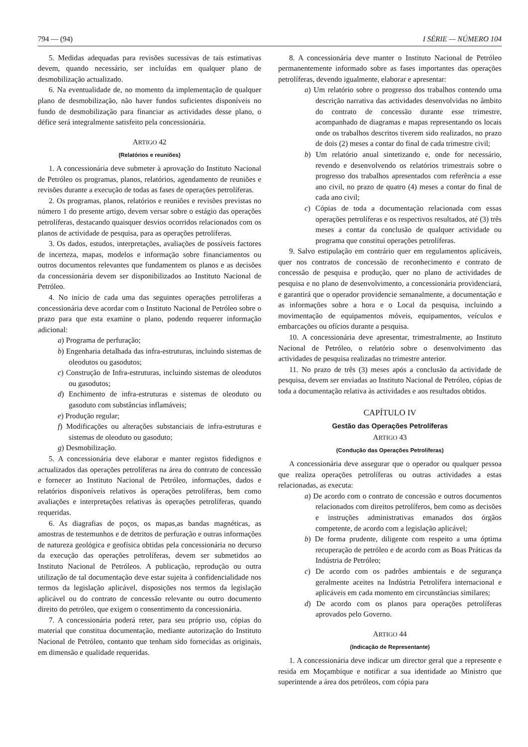794 — (94) I SÉRIE — NÚMERO 104
5. Medidas adequadas para revisões sucessivas de tais estimativas devem, quando necessário, ser incluídas em qualquer plano de desmobilização actualizado.
6. Na eventualidade de, no momento da implementação de qualquer plano de desmobilização, não haver fundos suficientes disponíveis no fundo de desmobilização para financiar as actividades desse plano, o défice será integralmente satisfeito pela concessionária.
ARTIGO 42
(Relatórios e reuniões)
1. A concessionária deve submeter à aprovação do Instituto Nacional de Petróleo os programas, planos, relatórios, agendamento de reuniões e revisões durante a execução de todas as fases de operações petrolíferas.
2. Os programas, planos, relatórios e reuniões e revisões previstas no número 1 do presente artigo, devem versar sobre o estágio das operações petrolíferas, destacando quaisquer desvios ocorridos relacionados com os planos de actividade de pesquisa, para as operações petrolíferas.
3. Os dados, estudos, interpretações, avaliações de possíveis factores de incerteza, mapas, modelos e informação sobre financiamentos ou outros documentos relevantes que fundamentem os planos e as decisões da concessionária devem ser disponibilizados ao Instituto Nacional de Petróleo.
4. No início de cada uma das seguintes operações petrolíferas a concessionária deve acordar com o Instituto Nacional de Petróleo sobre o prazo para que esta examine o plano, podendo requerer informação adicional:
a) Programa de perfuração;
b) Engenharia detalhada das infra-estruturas, incluindo sistemas de oleodutos ou gasodutos;
c) Construção de Infra-estruturas, incluindo sistemas de oleodutos ou gasodutos;
d) Enchimento de infra-estruturas e sistemas de oleoduto ou gasoduto com substâncias inflamáveis;
e) Produção regular;
f) Modificações ou alterações substanciais de infra-estruturas e sistemas de oleoduto ou gasoduto;
g) Desmobilização.
5. A concessionária deve elaborar e manter registos fidedignos e actualizados das operações petrolíferas na área do contrato de concessão e fornecer ao Instituto Nacional de Petróleo, informações, dados e relatórios disponíveis relativos às operações petrolíferas, bem como avaliações e interpretações relativas às operações petrolíferas, quando requeridas.
6. As diagrafias de poços, os mapas,as bandas magnéticas, as amostras de testemunhos e de detritos de perfuração e outras informações de natureza geológica e geofísica obtidas pela concessionária no decurso da execução das operações petrolíferas, devem ser submetidos ao Instituto Nacional de Petróleos. A publicação, reprodução ou outra utilização de tal documentação deve estar sujeita à confidencialidade nos termos da legislação aplicável, disposições nos termos da legislação aplicável ou do contrato de concessão relevante ou outro documento direito do petróleo, que exigem o consentimento da concessionária.
7. A concessionária poderá reter, para seu próprio uso, cópias do material que constitua documentação, mediante autorização do Instituto Nacional de Petróleo, contanto que tenham sido fornecidas as originais, em dimensão e qualidade requeridas.
8. A concessionária deve manter o Instituto Nacional de Petróleo permanentemente informado sobre as fases importantes das operações petrolíferas, devendo igualmente, elaborar e apresentar:
a) Um relatório sobre o progresso dos trabalhos contendo uma descrição narrativa das actividades desenvolvidas no âmbito do contrato de concessão durante esse trimestre, acompanhado de diagramas e mapas representando os locais onde os trabalhos descritos tiverem sido realizados, no prazo de dois (2) meses a contar do final de cada trimestre civil;
b) Um relatório anual sintetizando e, onde for necessário, revendo e desenvolvendo os relatórios trimestrais sobre o progresso dos trabalhos apresentados com referência a esse ano civil, no prazo de quatro (4) meses a contar do final de cada ano civil;
c) Cópias de toda a documentação relacionada com essas operações petrolíferas e os respectivos resultados, até (3) três meses a contar da conclusão de qualquer actividade ou programa que constitui operações petrolíferas.
9. Salvo estipulação em contrário quer em regulamentos aplicáveis, quer nos contratos de concessão de reconhecimento e contrato de concessão de pesquisa e produção, quer no plano de actividades de pesquisa e no plano de desenvolvimento, a concessionária providenciará, e garantirá que o operador providencie semanalmente, a documentação e as informações sobre a hora e o Local da pesquisa, incluindo a movimentação de equipamentos móveis, equipamentos, veículos e embarcações ou ofícios durante a pesquisa.
10. A concessionária deve apresentar, trimestralmente, ao Instituto Nacional de Petróleo, o relatório sobre o desenvolvimento das actividades de pesquisa realizadas no trimestre anterior.
11. No prazo de três (3) meses após a conclusão da actividade de pesquisa, devem ser enviadas ao Instituto Nacional de Petróleo, cópias de toda a documentação relativa às actividades e aos resultados obtidos.
CAPÍTULO IV
Gestão das Operações Petrolíferas
ARTIGO 43
(Condução das Operações Petrolíferas)
A concessionária deve assegurar que o operador ou qualquer pessoa que realiza operações petrolíferas ou outras actividades a estas relacionadas, as executa:
a) De acordo com o contrato de concessão e outros documentos relacionados com direitos petrolíferos, bem como as decisões e instruções administrativas emanados dos órgãos competente, de acordo com a legislação aplicável;
b) De forma prudente, diligente com respeito a uma óptima recuperação de petróleo e de acordo com as Boas Práticas da Indústria de Petróleo;
c) De acordo com os padrões ambientais e de segurança geralmente aceites na Indústria Petrolífera internacional e aplicáveis em cada momento em circunstâncias similares;
d) De acordo com os planos para operações petrolíferas aprovados pelo Governo.
ARTIGO 44
(Indicação de Representante)
1. A concessionária deve indicar um director geral que a represente e resida em Moçambique e notificar a sua identidade ao Ministro que superintende a área dos petróleos, com cópia para